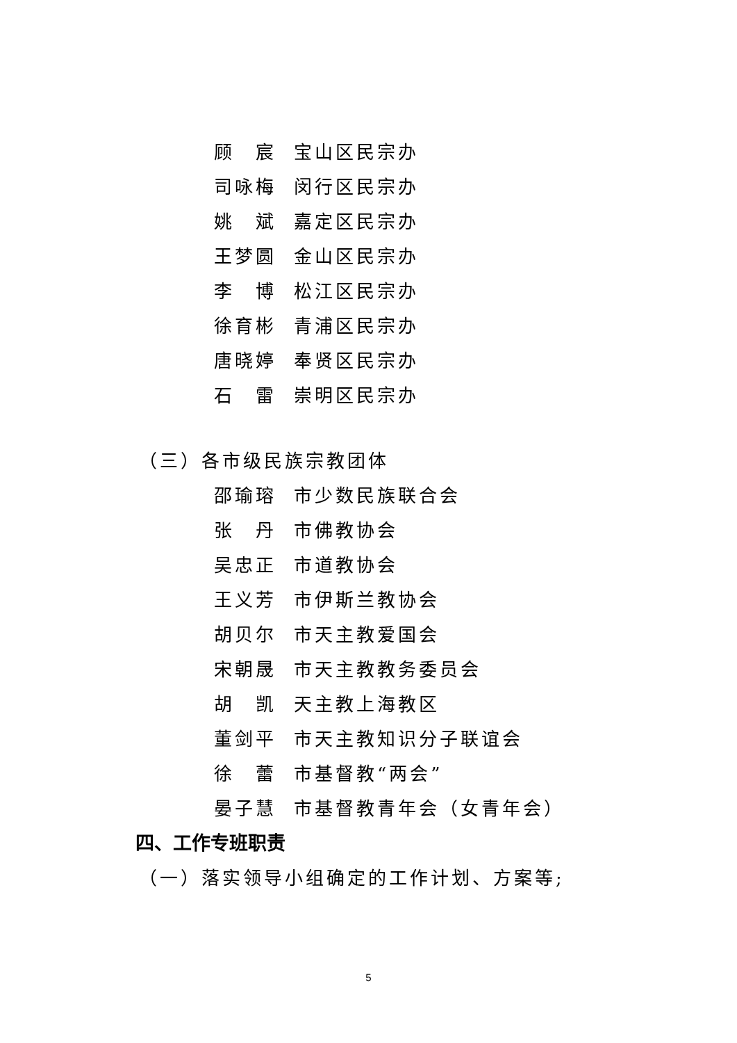顾　宸 宝山区民宗办
司咏梅 闵行区民宗办
姚　斌 嘉定区民宗办
王梦圆 金山区民宗办
李　博 松江区民宗办
徐育彬 青浦区民宗办
唐晓婷 奉贤区民宗办
石　雷 崇明区民宗办
（三）各市级民族宗教团体
邵瑜瑢 市少数民族联合会
张　丹 市佛教协会
吴忠正 市道教协会
王义芳 市伊斯兰教协会
胡贝尔 市天主教爱国会
宋朝晟 市天主教教务委员会
胡　凯 天主教上海教区
董剑平 市天主教知识分子联谊会
徐　蕾 市基督教“两会”
晏子慧 市基督教青年会（女青年会）
四、工作专班职责
（一）落实领导小组确定的工作计划、方案等;
5